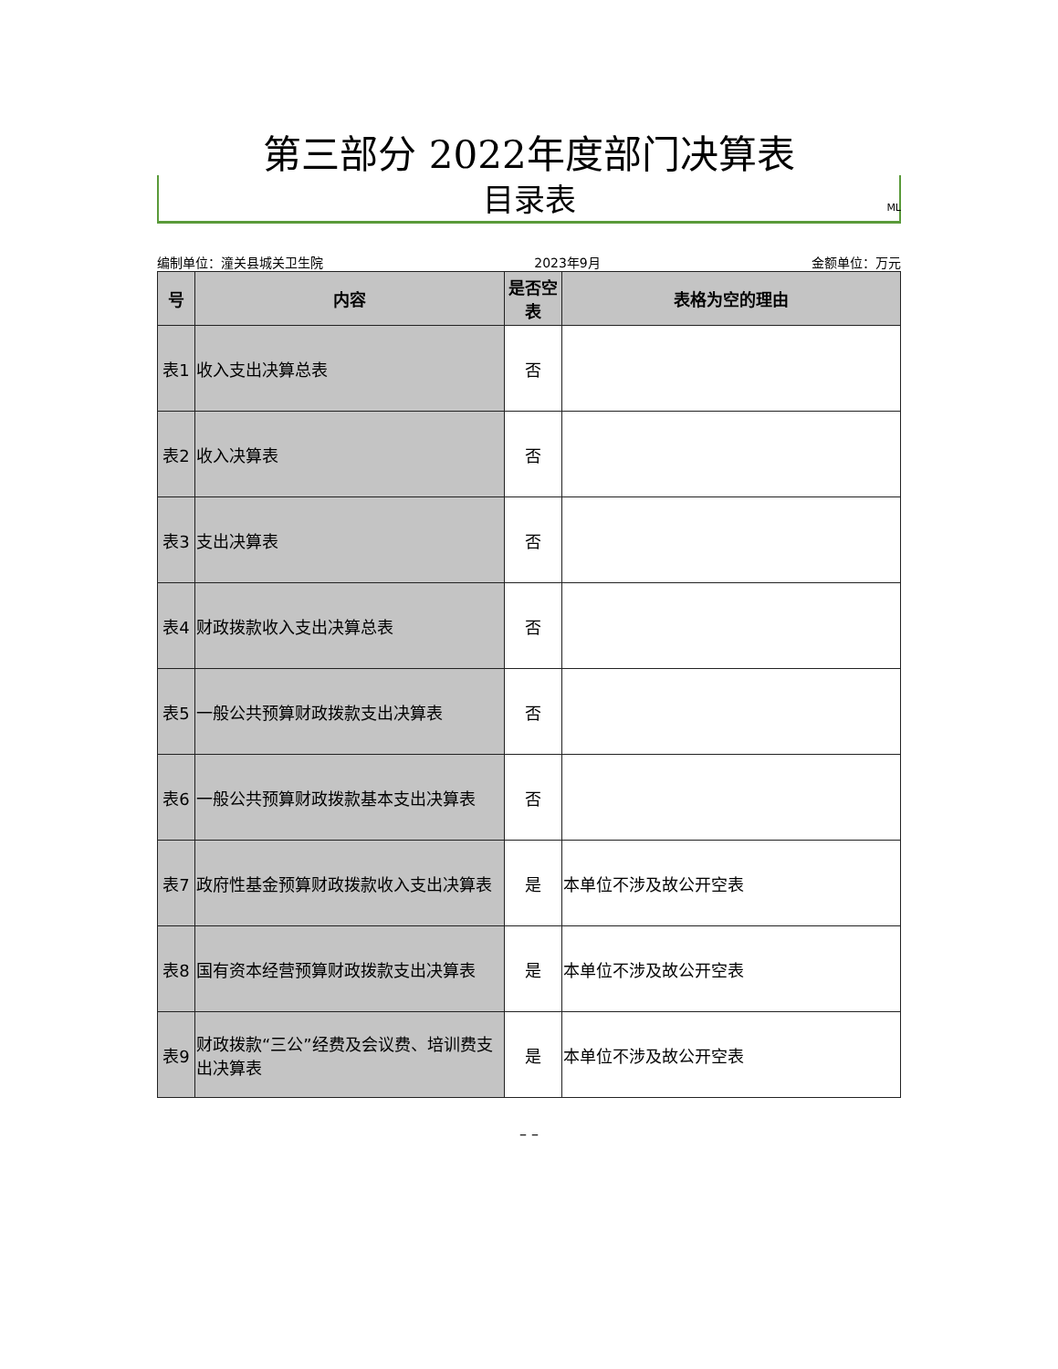第三部分 2022年度部门决算表
目录表
ML
编制单位：潼关县城关卫生院 2023年9月 金额单位：万元
| 号 | 内容 | 是否空表 | 表格为空的理由 |
| --- | --- | --- | --- |
| 表1 | 收入支出决算总表 | 否 | |
| 表2 | 收入决算表 | 否 | |
| 表3 | 支出决算表 | 否 | |
| 表4 | 财政拨款收入支出决算总表 | 否 | |
| 表5 | 一般公共预算财政拨款支出决算表 | 否 | |
| 表6 | 一般公共预算财政拨款基本支出决算表 | 否 | |
| 表7 | 政府性基金预算财政拨款收入支出决算表 | 是 | 本单位不涉及故公开空表 |
| 表8 | 国有资本经营预算财政拨款支出决算表 | 是 | 本单位不涉及故公开空表 |
| 表9 | 财政拨款“三公”经费及会议费、培训费支出决算表 | 是 | 本单位不涉及故公开空表 |
– –